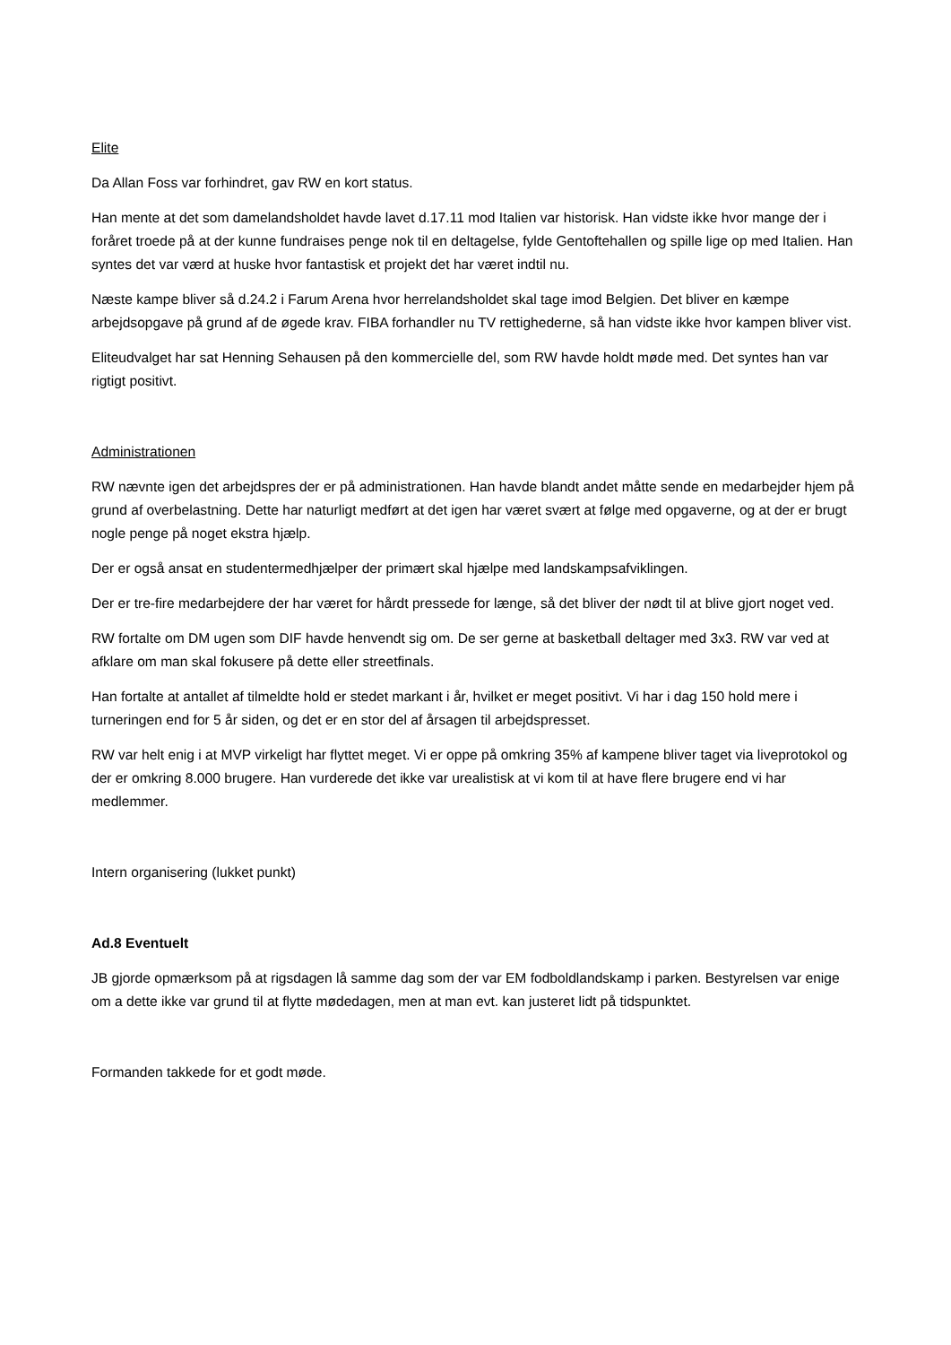Elite
Da Allan Foss var forhindret, gav RW en kort status.
Han mente at det som damelandsholdet havde lavet d.17.11 mod Italien var historisk. Han vidste ikke hvor mange der i foråret troede på at der kunne fundraises penge nok til en deltagelse, fylde Gentoftehallen og spille lige op med Italien. Han syntes det var værd at huske hvor fantastisk et projekt det har været indtil nu.
Næste kampe bliver så d.24.2 i Farum Arena hvor herrelandsholdet skal tage imod Belgien. Det bliver en kæmpe arbejdsopgave på grund af de øgede krav. FIBA forhandler nu TV rettighederne, så han vidste ikke hvor kampen bliver vist.
Eliteudvalget har sat Henning Sehausen på den kommercielle del, som RW havde holdt møde med. Det syntes han var rigtigt positivt.
Administrationen
RW nævnte igen det arbejdspres der er på administrationen. Han havde blandt andet måtte sende en medarbejder hjem på grund af overbelastning. Dette har naturligt medført at det igen har været svært at følge med opgaverne, og at der er brugt nogle penge på noget ekstra hjælp.
Der er også ansat en studentermedhjælper der primært skal hjælpe med landskampsafviklingen.
Der er tre-fire medarbejdere der har været for hårdt pressede for længe, så det bliver der nødt til at blive gjort noget ved.
RW fortalte om DM ugen som DIF havde henvendt sig om. De ser gerne at basketball deltager med 3x3. RW var ved at afklare om man skal fokusere på dette eller streetfinals.
Han fortalte at antallet af tilmeldte hold er stedet markant i år, hvilket er meget positivt. Vi har i dag 150 hold mere i turneringen end for 5 år siden, og det er en stor del af årsagen til arbejdspresset.
RW var helt enig i at MVP virkeligt har flyttet meget. Vi er oppe på omkring 35% af kampene bliver taget via liveprotokol og der er omkring 8.000 brugere. Han vurderede det ikke var urealistisk at vi kom til at have flere brugere end vi har medlemmer.
Intern organisering (lukket punkt)
Ad.8 Eventuelt
JB gjorde opmærksom på at rigsdagen lå samme dag som der var EM fodboldlandskamp i parken. Bestyrelsen var enige om a dette ikke var grund til at flytte mødedagen, men at man evt. kan justeret lidt på tidspunktet.
Formanden takkede for et godt møde.